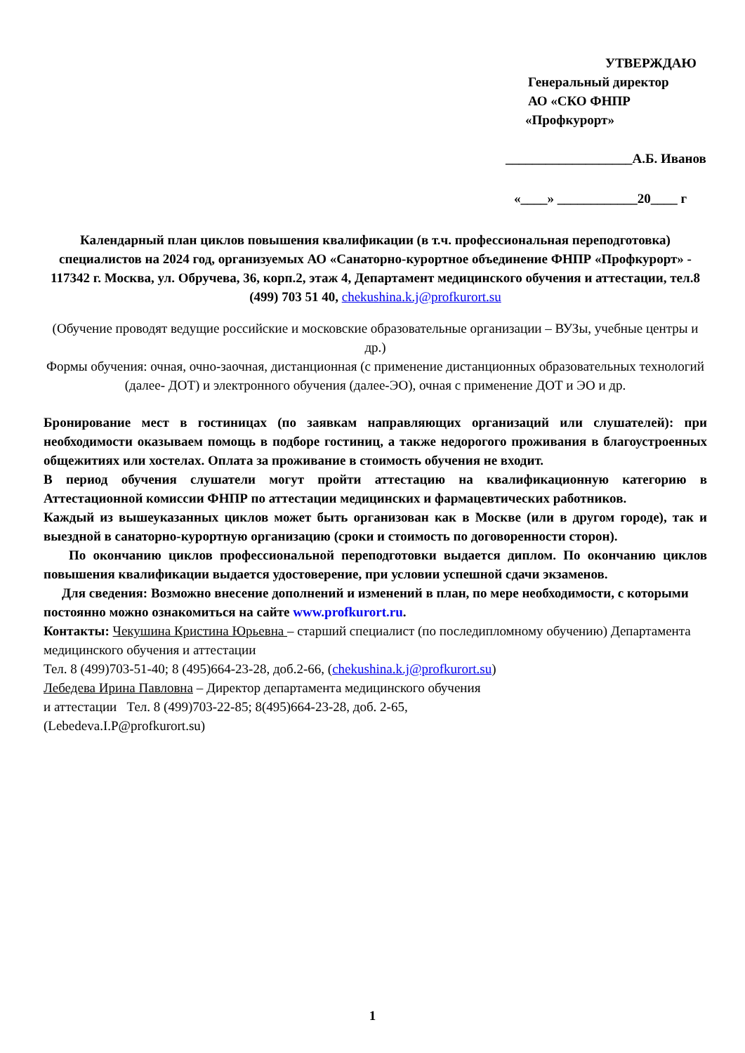УТВЕРЖДАЮ
Генеральный директор
АО «СКО ФНПР
«Профкурорт»
___________________А.Б. Иванов
«____» ____________20____ г
Календарный план циклов повышения квалификации (в т.ч. профессиональная переподготовка) специалистов на 2024 год, организуемых АО «Санаторно-курортное объединение ФНПР «Профкурорт» -
117342 г. Москва, ул. Обручева, 36, корп.2, этаж 4, Департамент медицинского обучения и аттестации, тел.8 (499) 703 51 40, chekushina.k.j@profkurort.su
(Обучение проводят ведущие российские и московские образовательные организации – ВУЗы, учебные центры и др.)
Формы обучения: очная, очно-заочная, дистанционная (с применение дистанционных образовательных технологий (далее- ДОТ) и электронного обучения (далее-ЭО), очная с применение ДОТ и ЭО и др.
Бронирование мест в гостиницах (по заявкам направляющих организаций или слушателей): при необходимости оказываем помощь в подборе гостиниц, а также недорогого проживания в благоустроенных общежитиях или хостелах. Оплата за проживание в стоимость обучения не входит.
В период обучения слушатели могут пройти аттестацию на квалификационную категорию в Аттестационной комиссии ФНПР по аттестации медицинских и фармацевтических работников.
Каждый из вышеуказанных циклов может быть организован как в Москве (или в другом городе), так и выездной в санаторно-курортную организацию (сроки и стоимость по договоренности сторон).
По окончанию циклов профессиональной переподготовки выдается диплом. По окончанию циклов повышения квалификации выдается удостоверение, при условии успешной сдачи экзаменов.
Для сведения: Возможно внесение дополнений и изменений в план, по мере необходимости, с которыми постоянно можно ознакомиться на сайте www.profkurort.ru.
Контакты: Чекушина Кристина Юрьевна – старший специалист (по последипломному обучению) Департамента медицинского обучения и аттестации
Тел. 8 (499)703-51-40; 8 (495)664-23-28, доб.2-66, (chekushina.k.j@profkurort.su)
Лебедева Ирина Павловна – Директор департамента медицинского обучения
и аттестации Тел. 8 (499)703-22-85; 8(495)664-23-28, доб. 2-65,
(Lebedeva.I.P@profkurort.su)
1